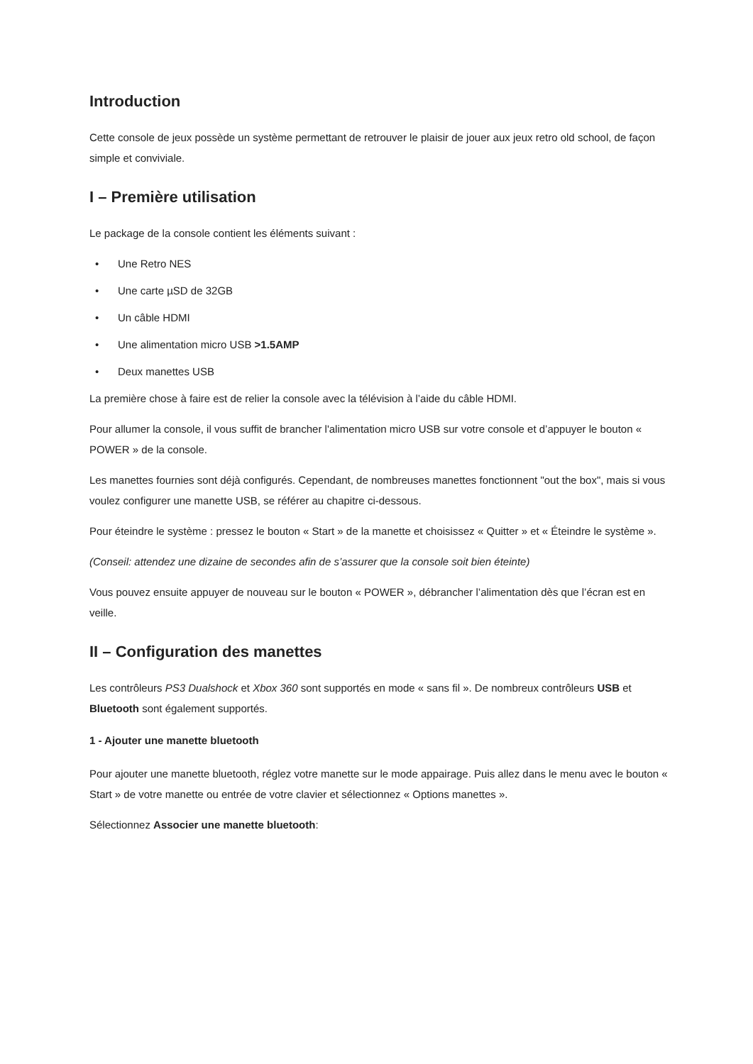Introduction
Cette console de jeux possède un système permettant de retrouver le plaisir de jouer aux jeux retro old school, de façon simple et conviviale.
I – Première utilisation
Le package de la console contient les éléments suivant :
• Une Retro NES
• Une carte µSD de 32GB
• Un câble HDMI
• Une alimentation micro USB >1.5AMP
• Deux manettes USB
La première chose à faire est de relier la console avec la télévision à l’aide du câble HDMI.
Pour allumer la console, il vous suffit de brancher l'alimentation micro USB sur votre console et d’appuyer le bouton « POWER » de la console.
Les manettes fournies sont déjà configurés. Cependant, de nombreuses manettes fonctionnent "out the box", mais si vous voulez configurer une manette USB, se référer au chapitre ci-dessous.
Pour éteindre le système : pressez le bouton « Start » de la manette et choisissez « Quitter » et « Éteindre le système ».
(Conseil: attendez une dizaine de secondes afin de s’assurer que la console soit bien éteinte)
Vous pouvez ensuite appuyer de nouveau sur le bouton « POWER », débrancher l’alimentation dès que l’écran est en veille.
II – Configuration des manettes
Les contrôleurs PS3 Dualshock et Xbox 360 sont supportés en mode « sans fil ». De nombreux contrôleurs USB et Bluetooth sont également supportés.
1 - Ajouter une manette bluetooth
Pour ajouter une manette bluetooth, réglez votre manette sur le mode appairage. Puis allez dans le menu avec le bouton « Start » de votre manette ou entrée de votre clavier et sélectionnez « Options manettes ».
Sélectionnez Associer une manette bluetooth: